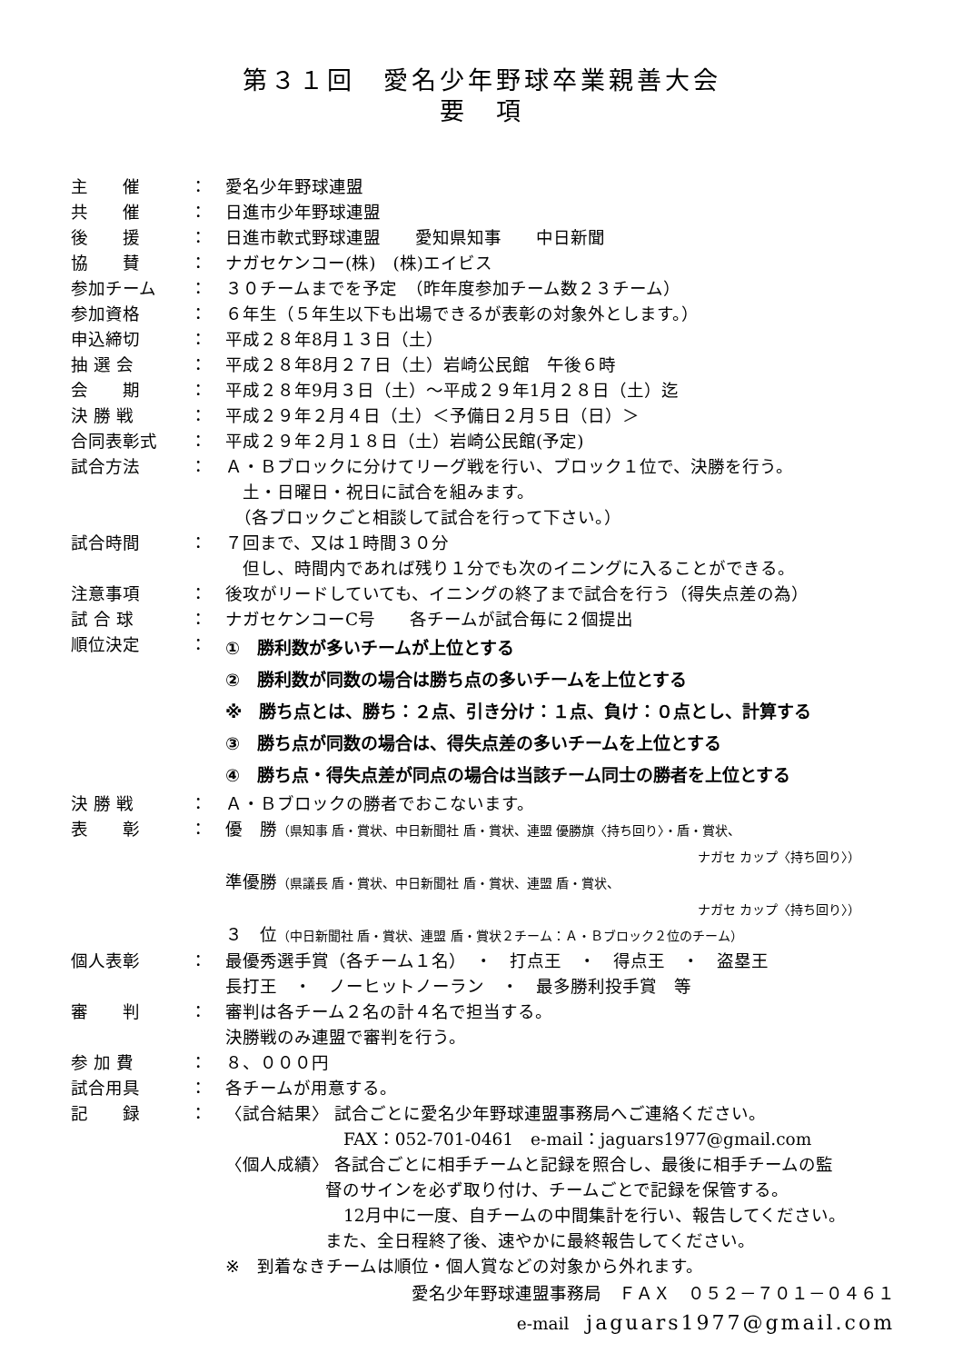第３１回　愛名少年野球卒業親善大会
要　項
主　　催 ： 愛名少年野球連盟
共　　催 ： 日進市少年野球連盟
後　　援 ： 日進市軟式野球連盟　　愛知県知事　　中日新聞
協　　賛 ： ナガセケンコー(株)　(株)エイビス
参加チーム ： ３０チームまでを予定　（昨年度参加チーム数２３チーム）
参加資格 ： ６年生（５年生以下も出場できるが表彰の対象外とします。）
申込締切 ： 平成２８年8月１３日（土）
抽 選 会 ： 平成２８年8月２７日（土）岩崎公民館　午後６時
会　　期 ： 平成２８年9月３日（土）～平成２９年1月２８日（土）迄
決 勝 戦 ： 平成２９年２月４日（土）＜予備日２月５日（日）＞
合同表彰式 ： 平成２９年２月１８日（土）岩崎公民館(予定)
試合方法 ： Ａ・Ｂブロックに分けてリーグ戦を行い、ブロック１位で、決勝を行う。
　土・日曜日・祝日に試合を組みます。
　（各ブロックごと相談して試合を行って下さい。）
試合時間 ： ７回まで、又は１時間３０分
　但し、時間内であれば残り１分でも次のイニングに入ることができる。
注意事項 ： 後攻がリードしていても、イニングの終了まで試合を行う（得失点差の為）
試 合 球 ： ナガセケンコーC号　　各チームが試合毎に２個提出
順位決定 ：
①　勝利数が多いチームが上位とする
②　勝利数が同数の場合は勝ち点の多いチームを上位とする
※　勝ち点とは、勝ち：２点、引き分け：１点、負け：０点とし、計算する
③　勝ち点が同数の場合は、得失点差の多いチームを上位とする
④　勝ち点・得失点差が同点の場合は当該チーム同士の勝者を上位とする
決 勝 戦 ： Ａ・Ｂブロックの勝者でおこないます。
表　　彰 ： 優　勝（県知事 盾・賞状、中日新聞社 盾・賞状、連盟 優勝旗〈持ち回り〉・盾・賞状、
ナガセ カップ〈持ち回り〉）
準優勝（県議長 盾・賞状、中日新聞社 盾・賞状、連盟 盾・賞状、
ナガセ カップ〈持ち回り〉）
３　位（中日新聞社 盾・賞状、連盟 盾・賞状２チーム：Ａ・Ｂブロック２位のチーム）
個人表彰 ： 最優秀選手賞（各チーム１名）　・　打点王　・　得点王　・　盗塁王
長打王　・　ノーヒットノーラン　・　最多勝利投手賞　等
審　　判 ： 審判は各チーム２名の計４名で担当する。
決勝戦のみ連盟で審判を行う。
参 加 費 ： ８、０００円
試合用具 ： 各チームが用意する。
記　　録 ： 〈試合結果〉 試合ごとに愛名少年野球連盟事務局へご連絡ください。
FAX：052-701-0461　e-mail：jaguars1977@gmail.com
〈個人成績〉 各試合ごとに相手チームと記録を照合し、最後に相手チームの監
督のサインを必ず取り付け、チームごとで記録を保管する。
12月中に一度、自チームの中間集計を行い、報告してください。
また、全日程終了後、速やかに最終報告してください。
※　到着なきチームは順位・個人賞などの対象から外れます。
愛名少年野球連盟事務局　ＦＡＸ　０５２－７０１－０４６１
e-mail　jaguars1977@gmail.com